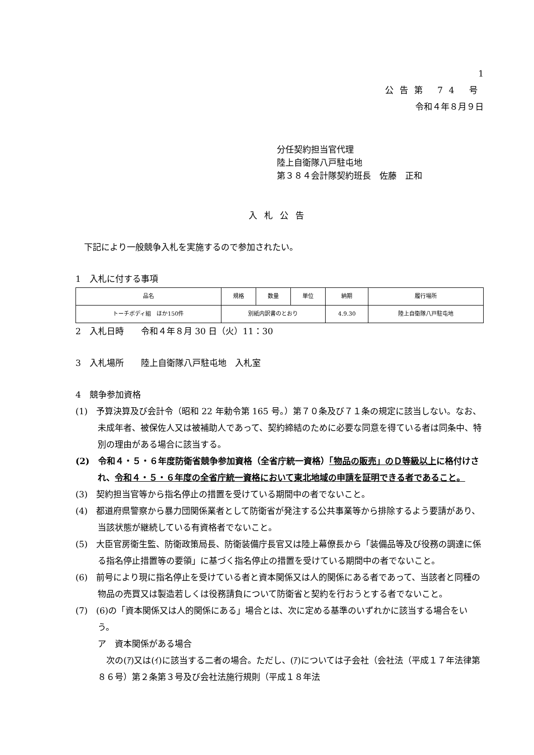1
公告第 74 号
令和４年８月９日
分任契約担当官代理
陸上自衛隊八戸駐屯地
第３８４会計隊契約班長　佐藤　正和
入札公告
　下記により一般競争入札を実施するので参加されたい。
1　入札に付する事項
| 品名 | 規格 | 数量 | 単位 | 納期 | 履行場所 |
| --- | --- | --- | --- | --- | --- |
| トーチボディ組 ほか150件 | 別紙内訳書のとおり | | | 4.9.30 | 陸上自衛隊八戸駐屯地 |
2　入札日時　　令和４年８月 30 日（火）11：30
3　入札場所　　陸上自衛隊八戸駐屯地　入札室
4　競争参加資格
(1)　予算決算及び会計令（昭和 22 年勅令第 165 号。）第７０条及び７１条の規定に該当しない。なお、未成年者、被保佐人又は被補助人であって、契約締結のために必要な同意を得ている者は同条中、特別の理由がある場合に該当する。
(2)　令和４・５・６年度防衛省競争参加資格（全省庁統一資格）「物品の販売」のＤ等級以上に格付けされ、令和４・５・６年度の全省庁統一資格において東北地域の申請を証明できる者であること。
(3)　契約担当官等から指名停止の措置を受けている期間中の者でないこと。
(4)　都道府県警察から暴力団関係業者として防衛省が発注する公共事業等から排除するよう要請があり、当該状態が継続している有資格者でないこと。
(5)　大臣官房衛生監、防衛政策局長、防衛装備庁長官又は陸上幕僚長から「装備品等及び役務の調達に係る指名停止措置等の要領」に基づく指名停止の措置を受けている期間中の者でないこと。
(6)　前号により現に指名停止を受けている者と資本関係又は人的関係にある者であって、当該者と同種の物品の売買又は製造若しくは役務請負について防衛省と契約を行おうとする者でないこと。
(7)　(6)の「資本関係又は人的関係にある」場合とは、次に定める基準のいずれかに該当する場合をいう。
ア　資本関係がある場合
　次の(ｱ)又は(ｲ)に該当する二者の場合。ただし、(ｱ)については子会社（会社法（平成１７年法律第８６号）第２条第３号及び会社法施行規則（平成１８年法